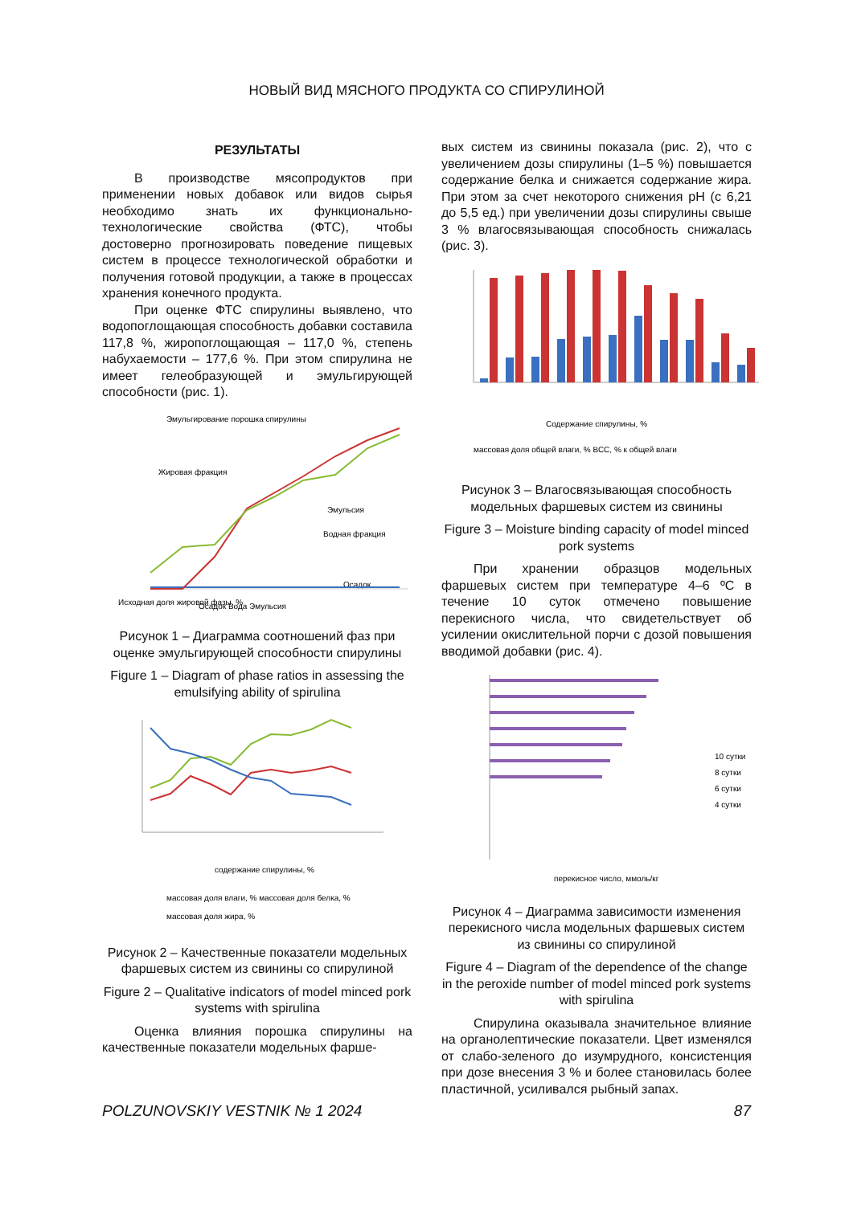НОВЫЙ ВИД МЯСНОГО ПРОДУКТА СО СПИРУЛИНОЙ
РЕЗУЛЬТАТЫ
В производстве мясопродуктов при применении новых добавок или видов сырья необходимо знать их функционально-технологические свойства (ФТС), чтобы достоверно прогнозировать поведение пищевых систем в процессе технологической обработки и получения готовой продукции, а также в процессах хранения конечного продукта.
При оценке ФТС спирулины выявлено, что водопоглощающая способность добавки составила 117,8 %, жиропоглощающая – 117,0 %, степень набухаемости – 177,6 %. При этом спирулина не имеет гелеобразующей и эмульгирующей способности (рис. 1).
Эмульгирование порошка спирулины
Жировая фракция
Эмульсия
Водная фракция
Осадок
Исходная доля жировой фазы, %
Осадок Вода Эмульсия
Рисунок 1 – Диаграмма соотношений фаз при оценке эмульгирующей способности спирулины
Figure 1 – Diagram of phase ratios in assessing the emulsifying ability of spirulina
содержание спирулины, %
массовая доля влаги, % массовая доля белка, %
массовая доля жира, %
Рисунок 2 – Качественные показатели модельных фаршевых систем из свинины со спирулиной
Figure 2 – Qualitative indicators of model minced pork systems with spirulina
Оценка влияния порошка спирулины на качественные показатели модельных фарше-
вых систем из свинины показала (рис. 2), что с увеличением дозы спирулины (1–5 %) повышается содержание белка и снижается содержание жира. При этом за счет некоторого снижения pH (с 6,21 до 5,5 ед.) при увеличении дозы спирулины свыше 3 % влагосвязывающая способность снижалась (рис. 3).
Содержание спирулины, %
массовая доля общей влаги, % ВСС, % к общей влаги
Рисунок 3 – Влагосвязывающая способность модельных фаршевых систем из свинины
Figure 3 – Moisture binding capacity of model minced pork systems
При хранении образцов модельных фаршевых систем при температуре 4–6 ºС в течение 10 суток отмечено повышение перекисного числа, что свидетельствует об усилении окислительной порчи с дозой повышения вводимой добавки (рис. 4).
перекисное число, ммоль/кг
10 сутки
8 сутки
6 сутки
4 сутки
Рисунок 4 – Диаграмма зависимости изменения перекисного числа модельных фаршевых систем из свинины со спирулиной
Figure 4 – Diagram of the dependence of the change in the peroxide number of model minced pork systems with spirulina
Спирулина оказывала значительное влияние на органолептические показатели. Цвет изменялся от слабо-зеленого до изумрудного, консистенция при дозе внесения 3 % и более становилась более пластичной, усиливался рыбный запах.
POLZUNOVSKIY VESTNIK № 1 2024 87